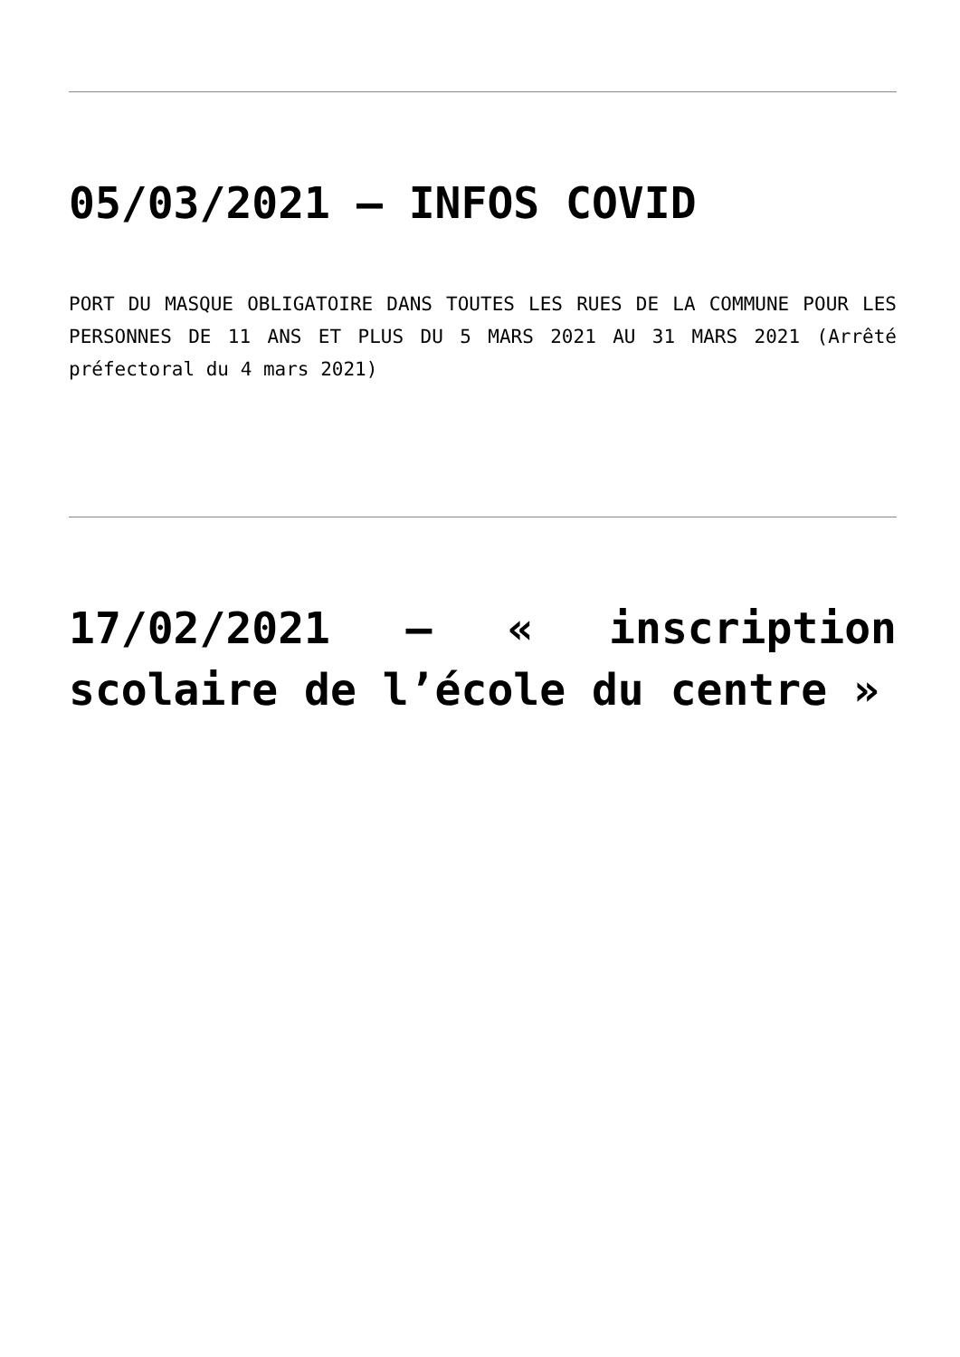05/03/2021 – INFOS COVID
PORT DU MASQUE OBLIGATOIRE DANS TOUTES LES RUES DE LA COMMUNE POUR LES PERSONNES DE 11 ANS ET PLUS DU 5 MARS 2021 AU 31 MARS 2021 (Arrêté préfectoral du 4 mars 2021)
17/02/2021 – « inscription scolaire de l’école du centre »